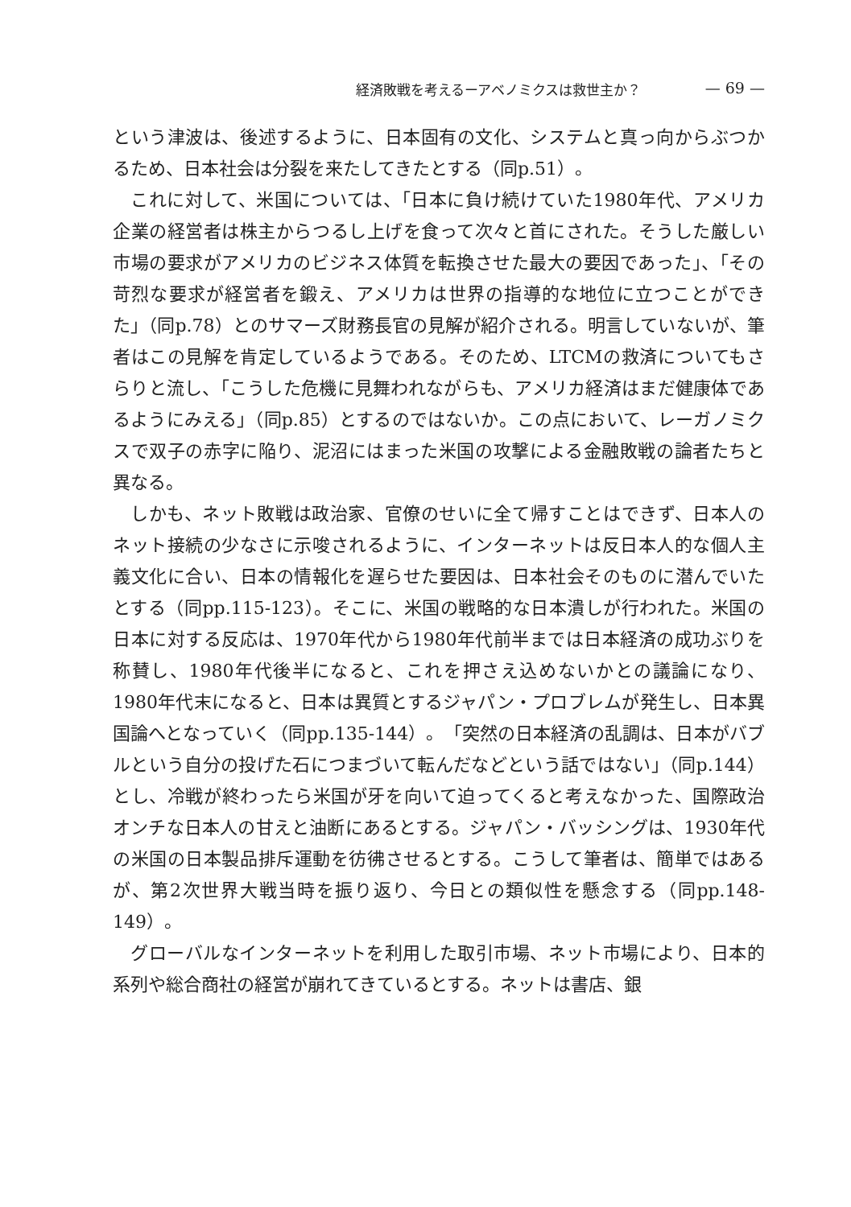経済敗戦を考えるーアベノミクスは救世主か？ — 69 —
という津波は、後述するように、日本固有の文化、システムと真っ向からぶつかるため、日本社会は分裂を来たしてきたとする（同p.51）。
これに対して、米国については、「日本に負け続けていた1980年代、アメリカ企業の経営者は株主からつるし上げを食って次々と首にされた。そうした厳しい市場の要求がアメリカのビジネス体質を転換させた最大の要因であった」、「その苛烈な要求が経営者を鍛え、アメリカは世界の指導的な地位に立つことができた」（同p.78）とのサマーズ財務長官の見解が紹介される。明言していないが、筆者はこの見解を肯定しているようである。そのため、LTCMの救済についてもさらりと流し、「こうした危機に見舞われながらも、アメリカ経済はまだ健康体であるようにみえる」（同p.85）とするのではないか。この点において、レーガノミクスで双子の赤字に陥り、泥沼にはまった米国の攻撃による金融敗戦の論者たちと異なる。
しかも、ネット敗戦は政治家、官僚のせいに全て帰すことはできず、日本人のネット接続の少なさに示唆されるように、インターネットは反日本人的な個人主義文化に合い、日本の情報化を遅らせた要因は、日本社会そのものに潜んでいたとする（同pp.115-123）。そこに、米国の戦略的な日本潰しが行われた。米国の日本に対する反応は、1970年代から1980年代前半までは日本経済の成功ぶりを称賛し、1980年代後半になると、これを押さえ込めないかとの議論になり、1980年代末になると、日本は異質とするジャパン・プロブレムが発生し、日本異国論へとなっていく（同pp.135-144）。「突然の日本経済の乱調は、日本がバブルという自分の投げた石につまづいて転んだなどという話ではない」（同p.144）とし、冷戦が終わったら米国が牙を向いて迫ってくると考えなかった、国際政治オンチな日本人の甘えと油断にあるとする。ジャパン・バッシングは、1930年代の米国の日本製品排斥運動を彷彿させるとする。こうして筆者は、簡単ではあるが、第2次世界大戦当時を振り返り、今日との類似性を懸念する（同pp.148-149）。
グローバルなインターネットを利用した取引市場、ネット市場により、日本的系列や総合商社の経営が崩れてきているとする。ネットは書店、銀